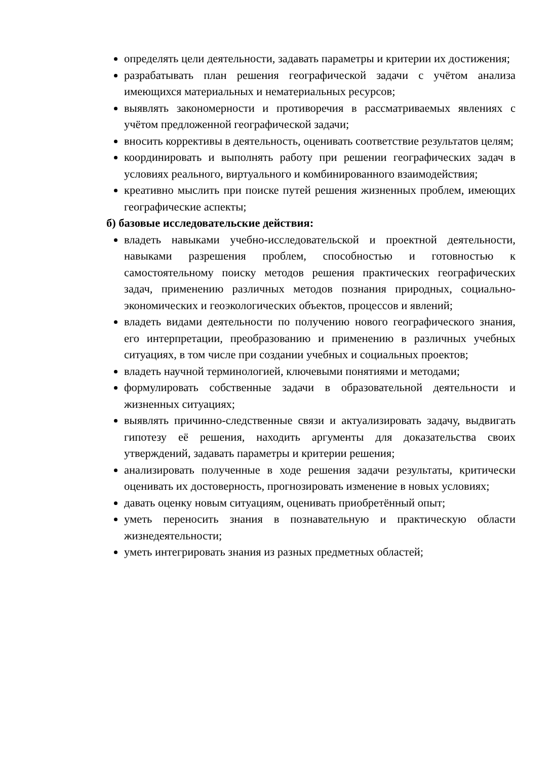определять цели деятельности, задавать параметры и критерии их достижения;
разрабатывать план решения географической задачи с учётом анализа имеющихся материальных и нематериальных ресурсов;
выявлять закономерности и противоречия в рассматриваемых явлениях с учётом предложенной географической задачи;
вносить коррективы в деятельность, оценивать соответствие результатов целям;
координировать и выполнять работу при решении географических задач в условиях реального, виртуального и комбинированного взаимодействия;
креативно мыслить при поиске путей решения жизненных проблем, имеющих географические аспекты;
б) базовые исследовательские действия:
владеть навыками учебно-исследовательской и проектной деятельности, навыками разрешения проблем, способностью и готовностью к самостоятельному поиску методов решения практических географических задач, применению различных методов познания природных, социально-экономических и геоэкологических объектов, процессов и явлений;
владеть видами деятельности по получению нового географического знания, его интерпретации, преобразованию и применению в различных учебных ситуациях, в том числе при создании учебных и социальных проектов;
владеть научной терминологией, ключевыми понятиями и методами;
формулировать собственные задачи в образовательной деятельности и жизненных ситуациях;
выявлять причинно-следственные связи и актуализировать задачу, выдвигать гипотезу её решения, находить аргументы для доказательства своих утверждений, задавать параметры и критерии решения;
анализировать полученные в ходе решения задачи результаты, критически оценивать их достоверность, прогнозировать изменение в новых условиях;
давать оценку новым ситуациям, оценивать приобретённый опыт;
уметь переносить знания в познавательную и практическую области жизнедеятельности;
уметь интегрировать знания из разных предметных областей;